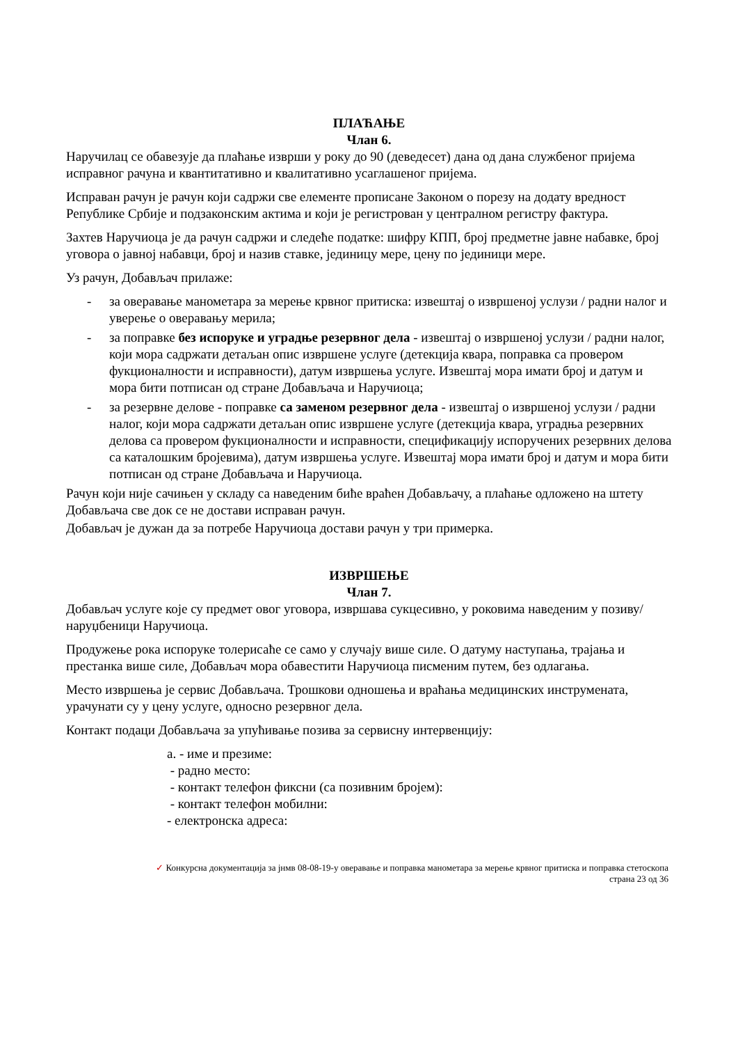ПЛАЋАЊЕ
Члан 6.
Наручилац се обавезује да плаћање изврши у року до 90 (деведесет) дана од дана службеног пријема исправног рачуна и квантитативно и квалитативно усаглашеног пријема.
Исправан рачун је рачун који садржи све елементе прописане Законом о порезу на додату вредност Републике Србије и подзаконским актима и који је регистрован у централном регистру фактура.
Захтев Наручиоца је да рачун садржи и следеће податке: шифру КПП, број предметне јавне набавке, број уговора о јавној набавци, број и назив ставке, јединицу мере, цену по јединици мере.
Уз рачун, Добављач прилаже:
- за оверавање манометара за мерење крвног притиска: извештај о извршеној услузи / радни налог и уверење о оверавању мерила;
- за поправке без испоруке и уградње резервног дела - извештај о извршеној услузи / радни налог, који мора садржати детаљан опис извршене услуге (детекција квара, поправка са провером фукционалности и исправности), датум извршења услуге. Извештај мора имати број и датум и мора бити потписан од стране Добављача и Наручиоца;
- за резервне делове - поправке са заменом резервног дела - извештај о извршеној услузи / радни налог, који мора садржати детаљан опис извршене услуге (детекција квара, уградња резервних делова са провером фукционалности и исправности, спецификацију испоручених резервних делова са каталошким бројевима), датум извршења услуге. Извештај мора имати број и датум и мора бити потписан од стране Добављача и Наручиоца.
Рачун који није сачињен у складу са наведеним биће враћен Добављачу, а плаћање одложено на штету Добављача све док се не достави исправан рачун.
Добављач је дужан да за потребе Наручиоца достави рачун у три примерка.
ИЗВРШЕЊЕ
Члан 7.
Добављач услуге које су предмет овог уговора, извршава сукцесивно, у роковима наведеним у позиву/наруџбеници Наручиоца.
Продужење рока испоруке толерисаће се само у случају више силе. О датуму наступања, трајања и престанка више силе, Добављач мора обавестити Наручиоца писменим путем, без одлагања.
Место извршења је сервис Добављача. Трошкови одношења и враћања медицинских инструмената, урачунати су у цену услуге, односно резервног дела.
Контакт подаци Добављача за упућивање позива за сервисну интервенцију:
a. - име и презиме:
- радно место:
- контакт телефон фиксни (са позивним бројем):
- контакт телефон мобилни:
- електронска адреса:
✓ Конкурсна документација за јнмв 08-08-19-у оверавање и поправка манометара за мерење крвног притиска и поправка стетоскопа
страна 23 од 36